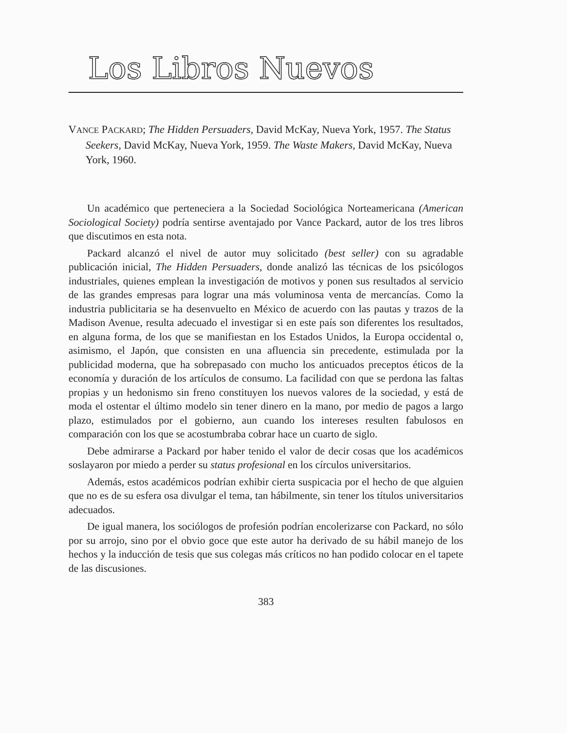Los Libros Nuevos
VANCE PACKARD; The Hidden Persuaders, David McKay, Nueva York, 1957. The Status Seekers, David McKay, Nueva York, 1959. The Waste Makers, David McKay, Nueva York, 1960.
Un académico que perteneciera a la Sociedad Sociológica Norteamericana (American Sociological Society) podría sentirse aventajado por Vance Packard, autor de los tres libros que discutimos en esta nota.
Packard alcanzó el nivel de autor muy solicitado (best seller) con su agradable publicación inicial, The Hidden Persuaders, donde analizó las técnicas de los psicólogos industriales, quienes emplean la investigación de motivos y ponen sus resultados al servicio de las grandes empresas para lograr una más voluminosa venta de mercancías. Como la industria publicitaria se ha desenvuelto en México de acuerdo con las pautas y trazos de la Madison Avenue, resulta adecuado el investigar si en este país son diferentes los resultados, en alguna forma, de los que se manifiestan en los Estados Unidos, la Europa occidental o, asimismo, el Japón, que consisten en una afluencia sin precedente, estimulada por la publicidad moderna, que ha sobrepasado con mucho los anticuados preceptos éticos de la economía y duración de los artículos de consumo. La facilidad con que se perdona las faltas propias y un hedonismo sin freno constituyen los nuevos valores de la sociedad, y está de moda el ostentar el último modelo sin tener dinero en la mano, por medio de pagos a largo plazo, estimulados por el gobierno, aun cuando los intereses resulten fabulosos en comparación con los que se acostumbraba cobrar hace un cuarto de siglo.
Debe admirarse a Packard por haber tenido el valor de decir cosas que los académicos soslayaron por miedo a perder su status profesional en los círculos universitarios.
Además, estos académicos podrían exhibir cierta suspicacia por el hecho de que alguien que no es de su esfera osa divulgar el tema, tan hábilmente, sin tener los títulos universitarios adecuados.
De igual manera, los sociólogos de profesión podrían encolerizarse con Packard, no sólo por su arrojo, sino por el obvio goce que este autor ha derivado de su hábil manejo de los hechos y la inducción de tesis que sus colegas más críticos no han podido colocar en el tapete de las discusiones.
383